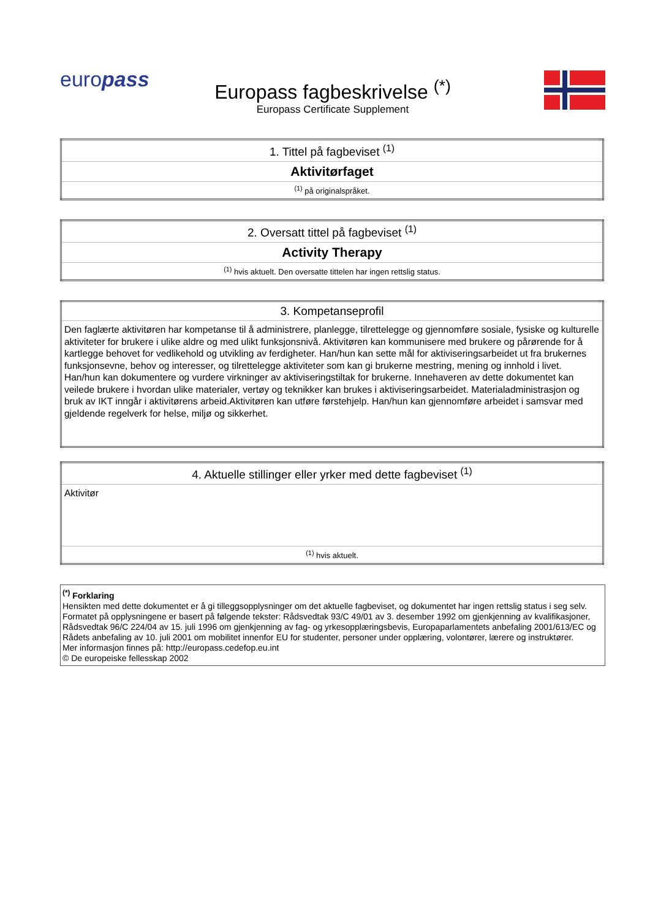europass
Europass fagbeskrivelse <sup>(*)</sup>
Europass Certificate Supplement
| 1. Tittel på fagbeviset <sup>(1)</sup> |
| Aktivitørfaget |
| <sup>(1)</sup> på originalspråket. |
| 2. Oversatt tittel på fagbeviset <sup>(1)</sup> |
| Activity Therapy |
| <sup>(1)</sup> hvis aktuelt. Den oversatte tittelen har ingen rettslig status. |
| 3. Kompetanseprofil |
| Den faglærte aktivitøren har kompetanse til å administrere, planlegge, tilrettelegge og gjennomføre sosiale, fysiske og kulturelle aktiviteter for brukere i ulike aldre og med ulikt funksjonsnivå. Aktivitøren kan kommunisere med brukere og pårørende for å kartlegge behovet for vedlikehold og utvikling av ferdigheter. Han/hun kan sette mål for aktiviseringsarbeidet ut fra brukernes funksjonsevne, behov og interesser, og tilrettelegge aktiviteter som kan gi brukerne mestring, mening og innhold i livet. Han/hun kan dokumentere og vurdere virkninger av aktiviseringstiltak for brukerne. Innehaveren av dette dokumentet kan veilede brukere i hvordan ulike materialer, vertøy og teknikker kan brukes i aktiviseringsarbeidet. Materialadministrasjon og bruk av IKT inngår i aktivitørens arbeid.Aktivitøren kan utføre førstehjelp. Han/hun kan gjennomføre arbeidet i samsvar med gjeldende regelverk for helse, miljø og sikkerhet. |
| 4. Aktuelle stillinger eller yrker med dette fagbeviset <sup>(1)</sup> |
| Aktivitør |
| <sup>(1)</sup> hvis aktuelt. |
<sup>(*)</sup> Forklaring
Hensikten med dette dokumentet er å gi tilleggsopplysninger om det aktuelle fagbeviset, og dokumentet har ingen rettslig status i seg selv. Formatet på opplysningene er basert på følgende tekster: Rådsvedtak 93/C 49/01 av 3. desember 1992 om gjenkjenning av kvalifikasjoner, Rådsvedtak 96/C 224/04 av 15. juli 1996 om gjenkjenning av fag- og yrkesopplæringsbevis, Europaparlamentets anbefaling 2001/613/EC og Rådets anbefaling av 10. juli 2001 om mobilitet innenfor EU for studenter, personer under opplæring, volontører, lærere og instruktører.
Mer informasjon finnes på: http://europass.cedefop.eu.int
© De europeiske fellesskap 2002